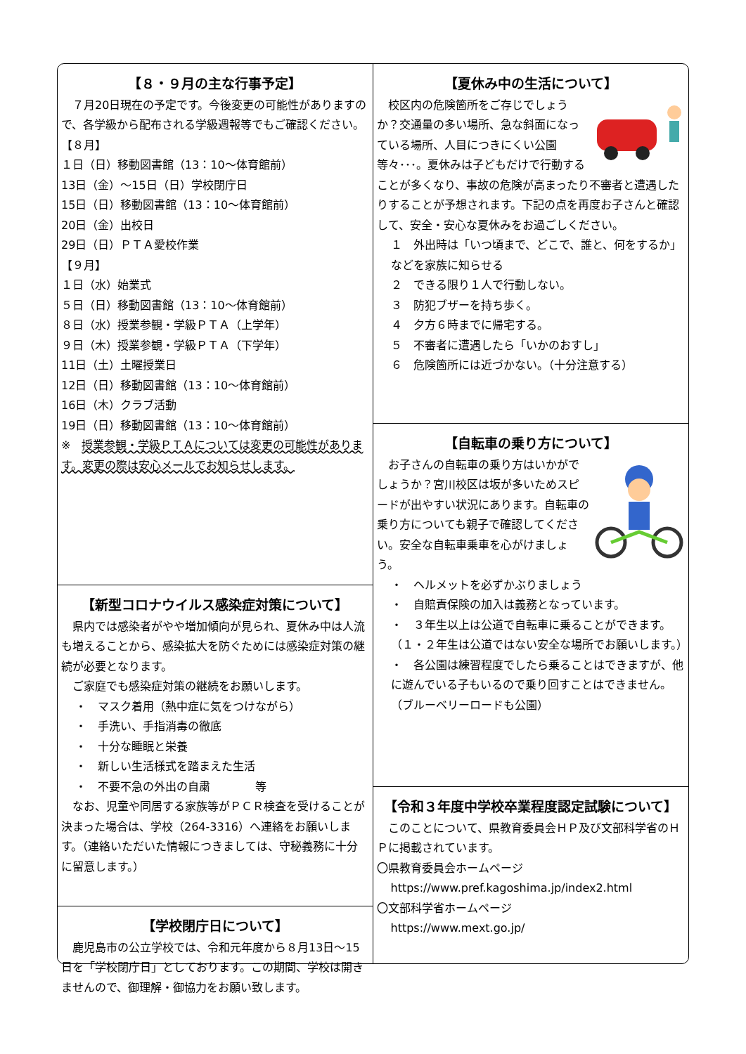【８・９月の主な行事予定】
　７月20日現在の予定です。今後変更の可能性がありますので、各学級から配布される学級週報等でもご確認ください。
【８月】
１日（日）移動図書館（13：10～体育館前）
13日（金）～15日（日）学校閉庁日
15日（日）移動図書館（13：10～体育館前）
20日（金）出校日
29日（日）ＰＴＡ愛校作業
【９月】
１日（水）始業式
５日（日）移動図書館（13：10～体育館前）
８日（水）授業参観・学級ＰＴＡ（上学年）
９日（木）授業参観・学級ＰＴＡ（下学年）
11日（土）土曜授業日
12日（日）移動図書館（13：10～体育館前）
16日（木）クラブ活動
19日（日）移動図書館（13：10～体育館前）
※　授業参観・学級ＰＴＡについては変更の可能性があります。変更の際は安心メールでお知らせします。
【新型コロナウイルス感染症対策について】
　県内では感染者がやや増加傾向が見られ、夏休み中は人流も増えることから、感染拡大を防ぐためには感染症対策の継続が必要となります。
　ご家庭でも感染症対策の継続をお願いします。
・　マスク着用（熱中症に気をつけながら）
・　手洗い、手指消毒の徹底
・　十分な睡眠と栄養
・　新しい生活様式を踏まえた生活
・　不要不急の外出の自粛　　　　等
　なお、児童や同居する家族等がＰＣＲ検査を受けることが決まった場合は、学校（264-3316）へ連絡をお願いします。（連絡いただいた情報につきましては、守秘義務に十分に留意します。）
【学校閉庁日について】
　鹿児島市の公立学校では、令和元年度から８月13日～15日を「学校閉庁日」としております。この期間、学校は開きませんので、御理解・御協力をお願い致します。
【夏休み中の生活について】
　校区内の危険箇所をご存じでしょうか？交通量の多い場所、急な斜面になっている場所、人目につきにくい公園等々･･･。夏休みは子どもだけで行動することが多くなり、事故の危険が高まったり不審者と遭遇したりすることが予想されます。下記の点を再度お子さんと確認して、安全・安心な夏休みをお過ごしください。
１　外出時は「いつ頃まで、どこで、誰と、何をするか」などを家族に知らせる
２　できる限り１人で行動しない。
３　防犯ブザーを持ち歩く。
４　夕方６時までに帰宅する。
５　不審者に遭遇したら「いかのおすし」
６　危険箇所には近づかない。（十分注意する）
【自転車の乗り方について】
　お子さんの自転車の乗り方はいかがでしょうか？宮川校区は坂が多いためスピードが出やすい状況にあります。自転車の乗り方についても親子で確認してください。安全な自転車乗車を心がけましょう。
・　ヘルメットを必ずかぶりましょう
・　自賠責保険の加入は義務となっています。
・　３年生以上は公道で自転車に乗ることができます。（１・２年生は公道ではない安全な場所でお願いします。）
・　各公園は練習程度でしたら乗ることはできますが、他に遊んでいる子もいるので乗り回すことはできません。（ブルーベリーロードも公園）
【令和３年度中学校卒業程度認定試験について】
　このことについて、県教育委員会ＨＰ及び文部科学省のＨＰに掲載されています。
〇県教育委員会ホームページ
https://www.pref.kagoshima.jp/index2.html
〇文部科学省ホームページ
https://www.mext.go.jp/